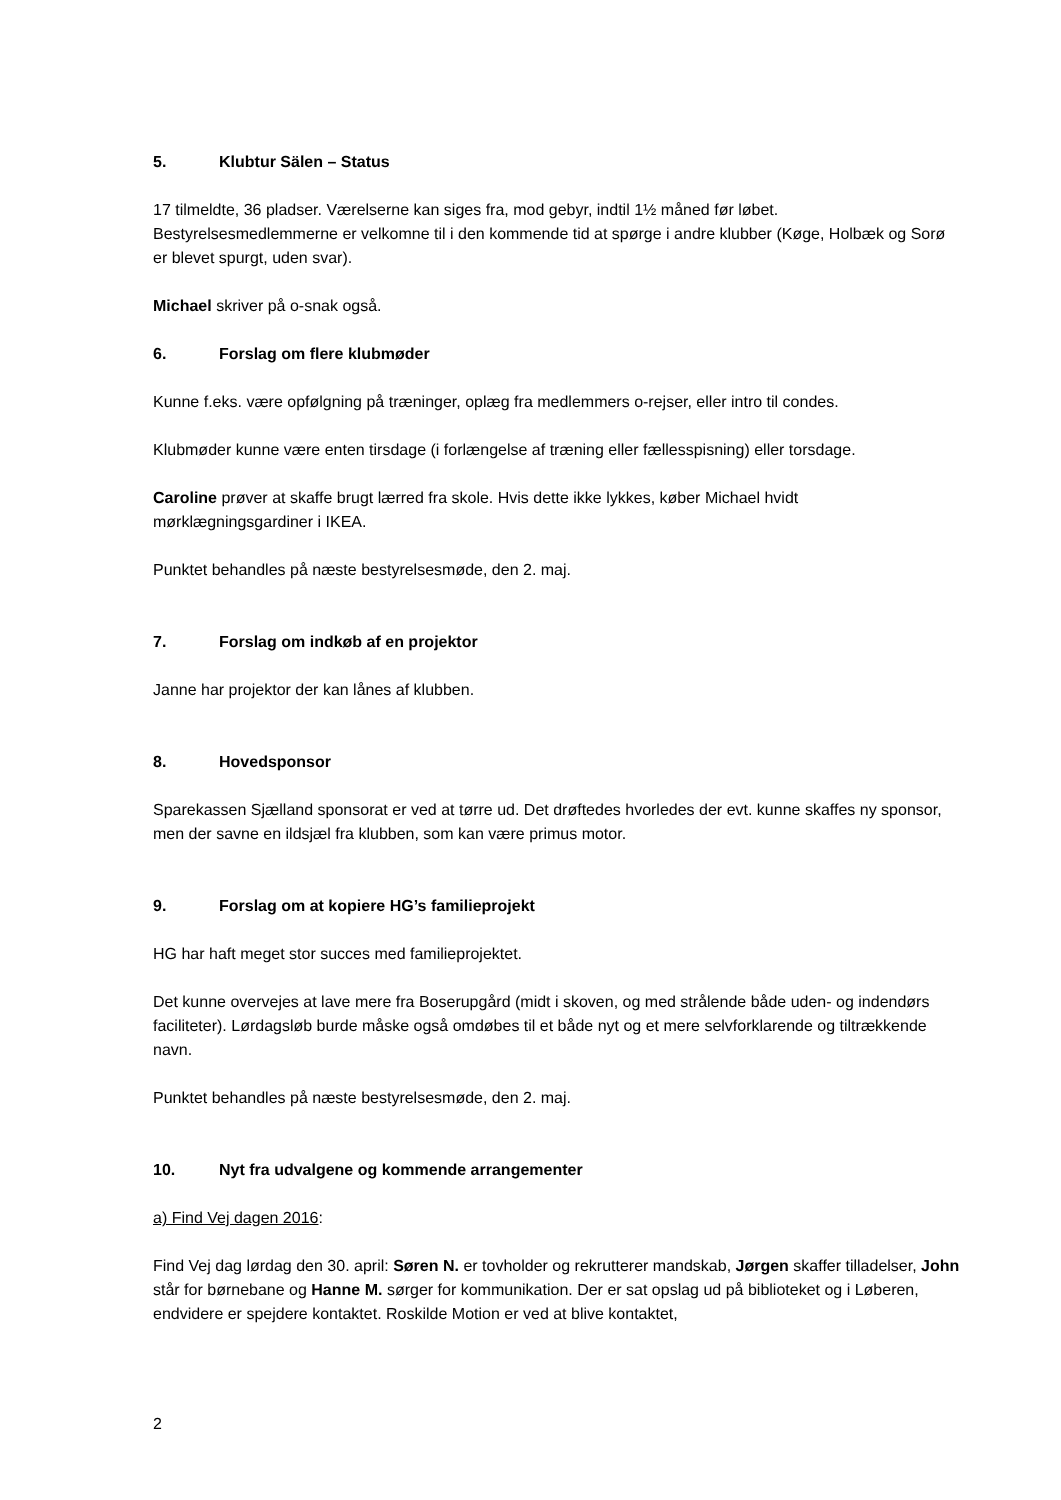5. Klubtur Sälen – Status
17 tilmeldte, 36 pladser. Værelserne kan siges fra, mod gebyr, indtil 1½ måned før løbet. Bestyrelsesmedlemmerne er velkomne til i den kommende tid at spørge i andre klubber (Køge, Holbæk og Sorø er blevet spurgt, uden svar).
Michael skriver på o-snak også.
6. Forslag om flere klubmøder
Kunne f.eks. være opfølgning på træninger, oplæg fra medlemmers o-rejser, eller intro til condes.
Klubmøder kunne være enten tirsdage (i forlængelse af træning eller fællesspisning) eller torsdage.
Caroline prøver at skaffe brugt lærred fra skole. Hvis dette ikke lykkes, køber Michael hvidt mørklægningsgardiner i IKEA.
Punktet behandles på næste bestyrelsesmøde, den 2. maj.
7. Forslag om indkøb af en projektor
Janne har projektor der kan lånes af klubben.
8. Hovedsponsor
Sparekassen Sjælland sponsorat er ved at tørre ud. Det drøftedes hvorledes der evt. kunne skaffes ny sponsor, men der savne en ildsjæl fra klubben, som kan være primus motor.
9. Forslag om at kopiere HG’s familieprojekt
HG har haft meget stor succes med familieprojektet.
Det kunne overvejes at lave mere fra Boserupgård (midt i skoven, og med strålende både uden- og indendørs faciliteter). Lørdagsløb burde måske også omdøbes til et både nyt og et mere selvforklarende og tiltrækkende navn.
Punktet behandles på næste bestyrelsesmøde, den 2. maj.
10. Nyt fra udvalgene og kommende arrangementer
a) Find Vej dagen 2016:
Find Vej dag lørdag den 30. april: Søren N. er tovholder og rekrutterer mandskab, Jørgen skaffer tilladelser, John står for børnebane og Hanne M. sørger for kommunikation. Der er sat opslag ud på biblioteket og i Løberen, endvidere er spejdere kontaktet. Roskilde Motion er ved at blive kontaktet,
2